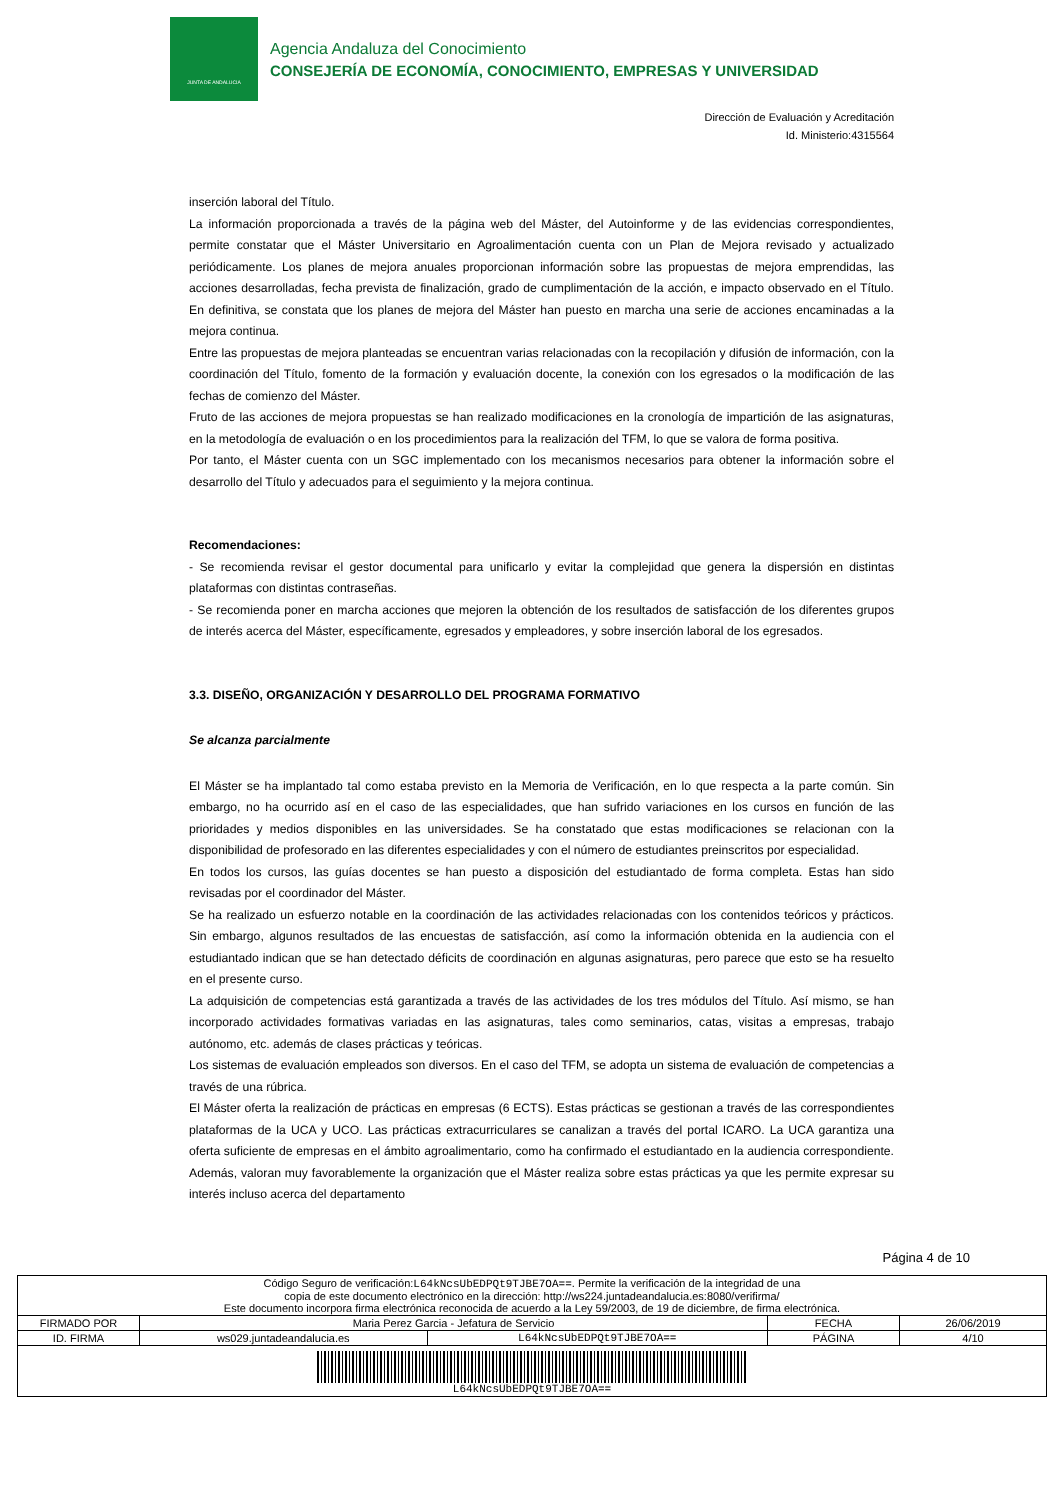JUNTA DE ANDALUCIA
Agencia Andaluza del Conocimiento
CONSEJERÍA DE ECONOMÍA, CONOCIMIENTO, EMPRESAS Y UNIVERSIDAD
Dirección de Evaluación y Acreditación
Id. Ministerio:4315564
inserción laboral del Título.
La información proporcionada a través de la página web del Máster, del Autoinforme y de las evidencias correspondientes, permite constatar que el Máster Universitario en Agroalimentación cuenta con un Plan de Mejora revisado y actualizado periódicamente. Los planes de mejora anuales proporcionan información sobre las propuestas de mejora emprendidas, las acciones desarrolladas, fecha prevista de finalización, grado de cumplimentación de la acción, e impacto observado en el Título. En definitiva, se constata que los planes de mejora del Máster han puesto en marcha una serie de acciones encaminadas a la mejora continua.
Entre las propuestas de mejora planteadas se encuentran varias relacionadas con la recopilación y difusión de información, con la coordinación del Título, fomento de la formación y evaluación docente, la conexión con los egresados o la modificación de las fechas de comienzo del Máster.
Fruto de las acciones de mejora propuestas se han realizado modificaciones en la cronología de impartición de las asignaturas, en la metodología de evaluación o en los procedimientos para la realización del TFM, lo que se valora de forma positiva.
Por tanto, el Máster cuenta con un SGC implementado con los mecanismos necesarios para obtener la información sobre el desarrollo del Título y adecuados para el seguimiento y la mejora continua.
Recomendaciones:
- Se recomienda revisar el gestor documental para unificarlo y evitar la complejidad que genera la dispersión en distintas plataformas con distintas contraseñas.
- Se recomienda poner en marcha acciones que mejoren la obtención de los resultados de satisfacción de los diferentes grupos de interés acerca del Máster, específicamente, egresados y empleadores, y sobre inserción laboral de los egresados.
3.3. DISEÑO, ORGANIZACIÓN Y DESARROLLO DEL PROGRAMA FORMATIVO
Se alcanza parcialmente
El Máster se ha implantado tal como estaba previsto en la Memoria de Verificación, en lo que respecta a la parte común. Sin embargo, no ha ocurrido así en el caso de las especialidades, que han sufrido variaciones en los cursos en función de las prioridades y medios disponibles en las universidades. Se ha constatado que estas modificaciones se relacionan con la disponibilidad de profesorado en las diferentes especialidades y con el número de estudiantes preinscritos por especialidad.
En todos los cursos, las guías docentes se han puesto a disposición del estudiantado de forma completa. Estas han sido revisadas por el coordinador del Máster.
Se ha realizado un esfuerzo notable en la coordinación de las actividades relacionadas con los contenidos teóricos y prácticos. Sin embargo, algunos resultados de las encuestas de satisfacción, así como la información obtenida en la audiencia con el estudiantado indican que se han detectado déficits de coordinación en algunas asignaturas, pero parece que esto se ha resuelto en el presente curso.
La adquisición de competencias está garantizada a través de las actividades de los tres módulos del Título. Así mismo, se han incorporado actividades formativas variadas en las asignaturas, tales como seminarios, catas, visitas a empresas, trabajo autónomo, etc. además de clases prácticas y teóricas.
Los sistemas de evaluación empleados son diversos. En el caso del TFM, se adopta un sistema de evaluación de competencias a través de una rúbrica.
El Máster oferta la realización de prácticas en empresas (6 ECTS). Estas prácticas se gestionan a través de las correspondientes plataformas de la UCA y UCO. Las prácticas extracurriculares se canalizan a través del portal ICARO. La UCA garantiza una oferta suficiente de empresas en el ámbito agroalimentario, como ha confirmado el estudiantado en la audiencia correspondiente. Además, valoran muy favorablemente la organización que el Máster realiza sobre estas prácticas ya que les permite expresar su interés incluso acerca del departamento
Página 4 de 10
| Código Seguro de verificación: L64kNcsUbEDPQt9TJBE7OA== . Permite la verificación de la integridad de una copia de este documento electrónico en la dirección: http://ws224.juntadeandalucia.es:8080/verifirma/ Este documento incorpora firma electrónica reconocida de acuerdo a la Ley 59/2003, de 19 de diciembre, de firma electrónica. | | | | |
| FIRMADO POR | Maria Perez Garcia - Jefatura de Servicio | | FECHA | 26/06/2019 |
| ID. FIRMA | ws029.juntadeandalucia.es | L64kNcsUbEDPQt9TJBE7OA== | PÁGINA | 4/10 |
| L64kNcsUbEDPQt9TJBE7OA== | | | | |